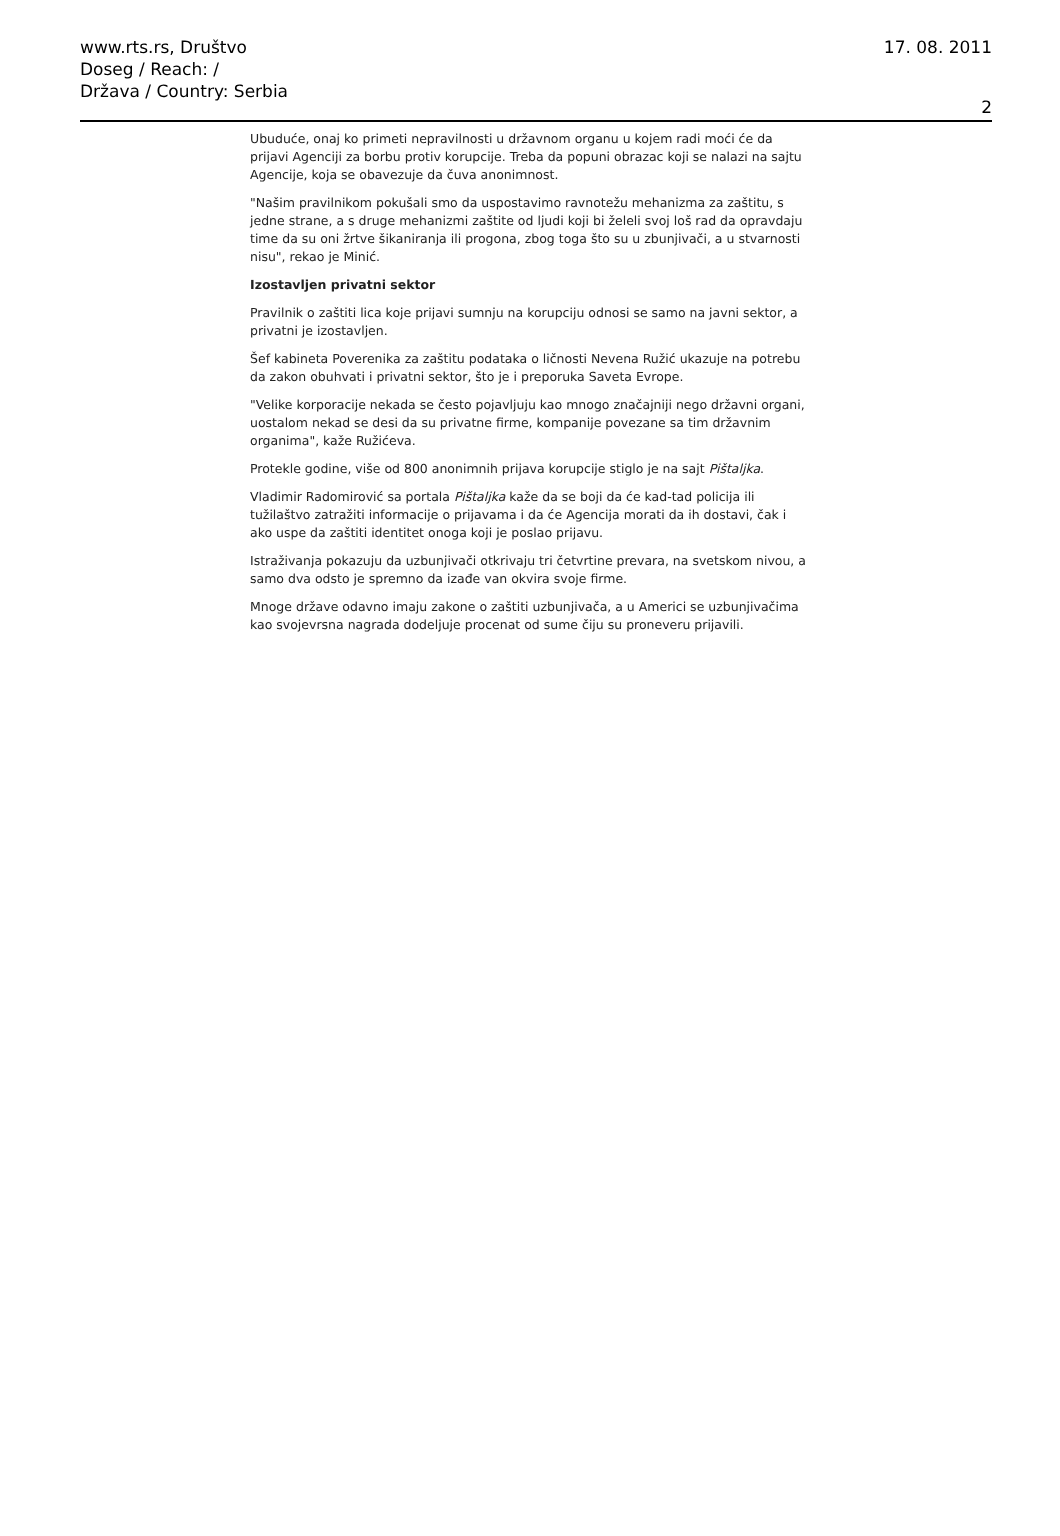www.rts.rs, Društvo
Doseg / Reach: /
Država / Country: Serbia
17. 08. 2011
2
Ubuduće, onaj ko primeti nepravilnosti u državnom organu u kojem radi moći će da prijavi Agenciji za borbu protiv korupcije. Treba da popuni obrazac koji se nalazi na sajtu Agencije, koja se obavezuje da čuva anonimnost.
"Našim pravilnikom pokušali smo da uspostavimo ravnotežu mehanizma za zaštitu, s jedne strane, a s druge mehanizmi zaštite od ljudi koji bi želeli svoj loš rad da opravdaju time da su oni žrtve šikaniranja ili progona, zbog toga što su u zbunjivači, a u stvarnosti nisu", rekao je Minić.
Izostavljen privatni sektor
Pravilnik o zaštiti lica koje prijavi sumnju na korupciju odnosi se samo na javni sektor, a privatni je izostavljen.
Šef kabineta Poverenika za zaštitu podataka o ličnosti Nevena Ružić ukazuje na potrebu da zakon obuhvati i privatni sektor, što je i preporuka Saveta Evrope.
"Velike korporacije nekada se često pojavljuju kao mnogo značajniji nego državni organi, uostalom nekad se desi da su privatne firme, kompanije povezane sa tim državnim organima", kaže Ružićeva.
Protekle godine, više od 800 anonimnih prijava korupcije stiglo je na sajt Pištaljka.
Vladimir Radomirović sa portala Pištaljka kaže da se boji da će kad-tad policija ili tužilaštvo zatražiti informacije o prijavama i da će Agencija morati da ih dostavi, čak i ako uspe da zaštiti identitet onoga koji je poslao prijavu.
Istraživanja pokazuju da uzbunjivači otkrivaju tri četvrtine prevara, na svetskom nivou, a samo dva odsto je spremno da izađe van okvira svoje firme.
Mnoge države odavno imaju zakone o zaštiti uzbunjivača, a u Americi se uzbunjivačima kao svojevrsna nagrada dodeljuje procenat od sume čiju su proneveru prijavili.